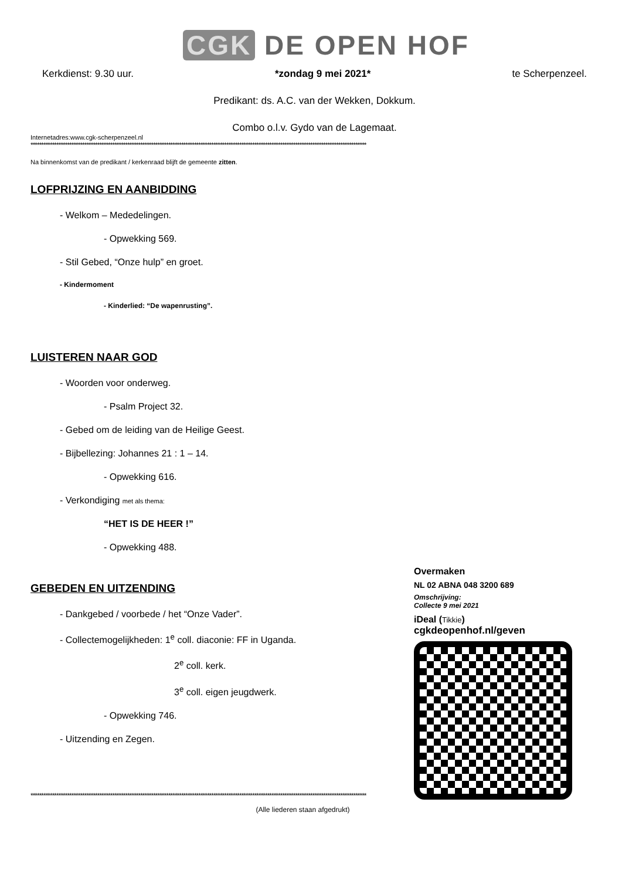CGK DE OPEN HOF
Kerkdienst: 9.30 uur. *zondag 9 mei 2021* te Scherpenzeel.
Predikant: ds. A.C. van der Wekken, Dokkum.
Combo o.l.v. Gydo van de Lagemaat.
Internetadres:www.cgk-scherpenzeel.nl
************************************************************************************************************************************************************
Na binnenkomst van de predikant / kerkenraad blijft de gemeente zitten.
LOFPRIJZING EN AANBIDDING
- Welkom – Mededelingen.
- Opwekking 569.
- Stil Gebed, “Onze hulp” en groet.
- Kindermoment
- Kinderlied: “De wapenrusting”.
LUISTEREN NAAR GOD
- Woorden voor onderweg.
- Psalm Project 32.
- Gebed om de leiding van de Heilige Geest.
- Bijbellezing: Johannes 21 : 1 – 14.
- Opwekking 616.
- Verkondiging met als thema:
“HET IS DE HEER !”
- Opwekking 488.
GEBEDEN EN UITZENDING
- Dankgebed / voorbede / het “Onze Vader”.
- Collectemogelijkheden: 1<sup>e</sup> coll. diaconie: FF in Uganda.
2<sup>e</sup> coll. kerk.
3<sup>e</sup> coll. eigen jeugdwerk.
- Opwekking 746.
- Uitzending en Zegen.
************************************************************************************************************************************************************
(Alle liederen staan afgedrukt)
Overmaken
NL 02 ABNA 048 3200 689
Omschrijving:
Collecte 9 mei 2021
iDeal (Tikkie)
cgkdeopenhof.nl/geven